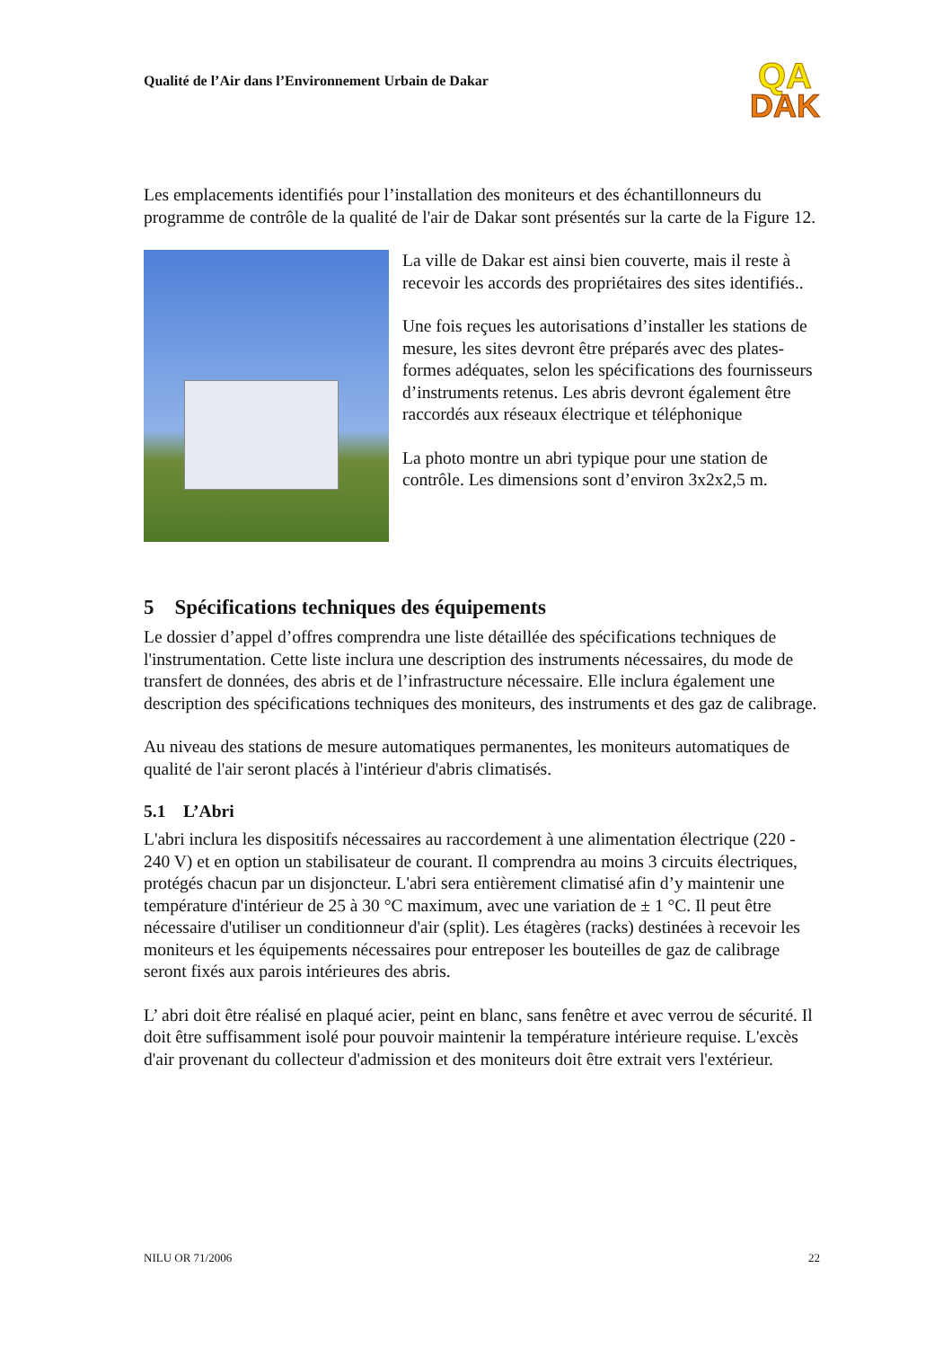Qualité de l’Air dans l’Environnement Urbain de Dakar
QA
DAK
Les emplacements identifiés pour l’installation des moniteurs et des échantillonneurs du programme de contrôle de la qualité de l'air de Dakar sont présentés sur la carte de la Figure 12.
La ville de Dakar est ainsi bien couverte, mais il reste à recevoir les accords des propriétaires des sites identifiés..
Une fois reçues les autorisations d’installer les stations de mesure, les sites devront être préparés avec des plates-formes adéquates, selon les spécifications des fournisseurs d’instruments retenus. Les abris devront également être raccordés aux réseaux électrique et téléphonique
La photo montre un abri typique pour une station de contrôle. Les dimensions sont d’environ 3x2x2,5 m.
5 Spécifications techniques des équipements
Le dossier d’appel d’offres comprendra une liste détaillée des spécifications techniques de l'instrumentation. Cette liste inclura une description des instruments nécessaires, du mode de transfert de données, des abris et de l’infrastructure nécessaire. Elle inclura également une description des spécifications techniques des moniteurs, des instruments et des gaz de calibrage.
Au niveau des stations de mesure automatiques permanentes, les moniteurs automatiques de qualité de l'air seront placés à l'intérieur d'abris climatisés.
5.1 L’Abri
L'abri inclura les dispositifs nécessaires au raccordement à une alimentation électrique (220 - 240 V) et en option un stabilisateur de courant. Il comprendra au moins 3 circuits électriques, protégés chacun par un disjoncteur. L'abri sera entièrement climatisé afin d’y maintenir une température d'intérieur de 25 à 30 °C maximum, avec une variation de ± 1 °C. Il peut être nécessaire d'utiliser un conditionneur d'air (split). Les étagères (racks) destinées à recevoir les moniteurs et les équipements nécessaires pour entreposer les bouteilles de gaz de calibrage seront fixés aux parois intérieures des abris.
L’ abri doit être réalisé en plaqué acier, peint en blanc, sans fenêtre et avec verrou de sécurité. Il doit être suffisamment isolé pour pouvoir maintenir la température intérieure requise. L'excès d'air provenant du collecteur d'admission et des moniteurs doit être extrait vers l'extérieur.
NILU OR 71/2006 22